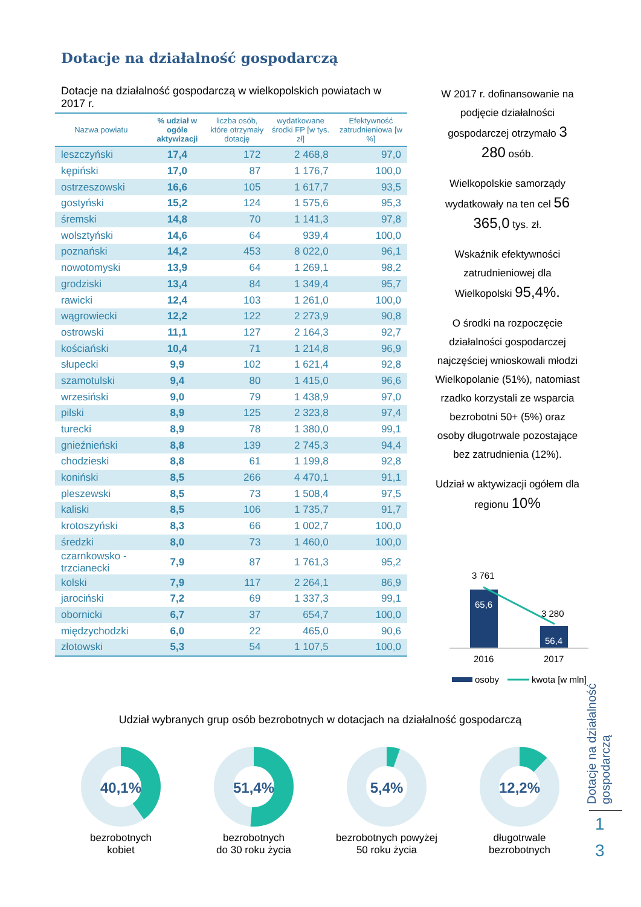Dotacje na działalność gospodarczą
Dotacje na działalność gospodarczą w wielkopolskich powiatach w 2017 r.
| Nazwa powiatu | % udział w ogóle aktywizacji | liczba osób, które otrzymały dotację | wydatkowane środki FP [w tys. zł] | Efektywność zatrudnieniowa [w %] |
| --- | --- | --- | --- | --- |
| leszczyński | 17,4 | 172 | 2 468,8 | 97,0 |
| kępiński | 17,0 | 87 | 1 176,7 | 100,0 |
| ostrzeszowski | 16,6 | 105 | 1 617,7 | 93,5 |
| gostyński | 15,2 | 124 | 1 575,6 | 95,3 |
| śremski | 14,8 | 70 | 1 141,3 | 97,8 |
| wolsztyński | 14,6 | 64 | 939,4 | 100,0 |
| poznański | 14,2 | 453 | 8 022,0 | 96,1 |
| nowotomyski | 13,9 | 64 | 1 269,1 | 98,2 |
| grodziski | 13,4 | 84 | 1 349,4 | 95,7 |
| rawicki | 12,4 | 103 | 1 261,0 | 100,0 |
| wągrowiecki | 12,2 | 122 | 2 273,9 | 90,8 |
| ostrowski | 11,1 | 127 | 2 164,3 | 92,7 |
| kościański | 10,4 | 71 | 1 214,8 | 96,9 |
| słupecki | 9,9 | 102 | 1 621,4 | 92,8 |
| szamotulski | 9,4 | 80 | 1 415,0 | 96,6 |
| wrzesiński | 9,0 | 79 | 1 438,9 | 97,0 |
| pilski | 8,9 | 125 | 2 323,8 | 97,4 |
| turecki | 8,9 | 78 | 1 380,0 | 99,1 |
| gnieźnieński | 8,8 | 139 | 2 745,3 | 94,4 |
| chodzieski | 8,8 | 61 | 1 199,8 | 92,8 |
| koniński | 8,5 | 266 | 4 470,1 | 91,1 |
| pleszewski | 8,5 | 73 | 1 508,4 | 97,5 |
| kaliski | 8,5 | 106 | 1 735,7 | 91,7 |
| krotoszyński | 8,3 | 66 | 1 002,7 | 100,0 |
| średzki | 8,0 | 73 | 1 460,0 | 100,0 |
| czarnkowsko - trzcianecki | 7,9 | 87 | 1 761,3 | 95,2 |
| kolski | 7,9 | 117 | 2 264,1 | 86,9 |
| jarociński | 7,2 | 69 | 1 337,3 | 99,1 |
| obornicki | 6,7 | 37 | 654,7 | 100,0 |
| międzychodzki | 6,0 | 22 | 465,0 | 90,6 |
| złotowski | 5,3 | 54 | 1 107,5 | 100,0 |
W 2017 r. dofinansowanie na podjęcie działalności gospodarczej otrzymało 3 280 osób.
Wielkopolskie samorządy wydatkowały na ten cel 56 365,0 tys. zł.
Wskaźnik efektywności zatrudnieniowej dla Wielkopolski 95,4%.
O środki na rozpoczęcie działalności gospodarczej najczęściej wnioskowali młodzi Wielkopolanie (51%), natomiast rzadko korzystali ze wsparcia bezrobotni 50+ (5%) oraz osoby długotrwale pozostające bez zatrudnienia (12%).
Udział w aktywizacji ogółem dla regionu 10%
3 761
3 280
65,6
56,4
2016
2017
osoby
kwota [w mln]
Udział wybranych grup osób bezrobotnych w dotacjach na działalność gospodarczą
40,1%
bezrobotnych
kobiet
51,4%
bezrobotnych
do 30 roku życia
5,4%
bezrobotnych powyżej
50 roku życia
12,2%
długotrwale
bezrobotnych
Dotacje na działalność gospodarczą
1
3